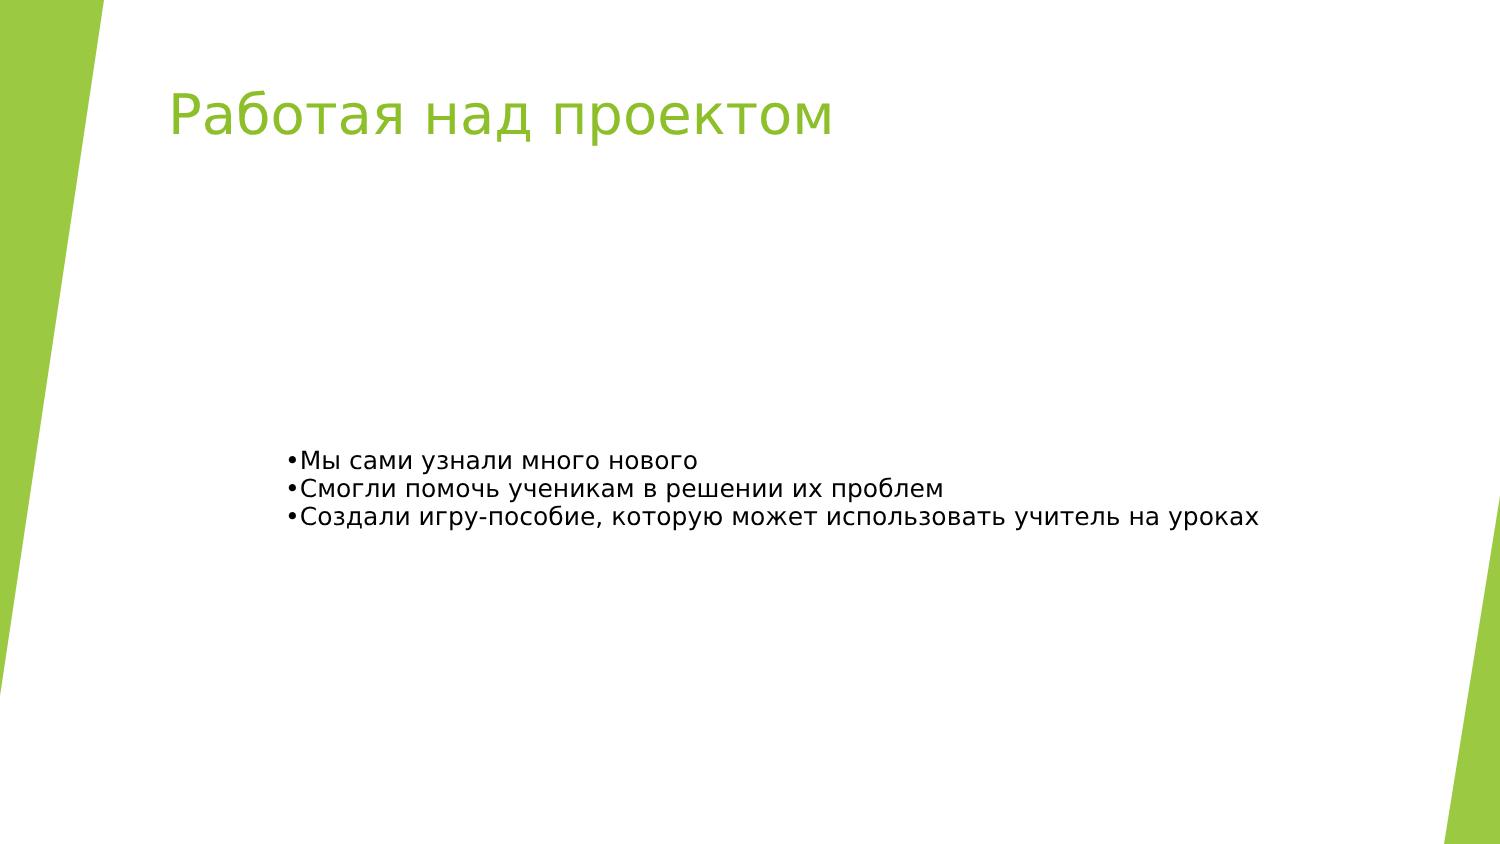Работая над проектом
•Мы сами узнали много нового
•Смогли помочь ученикам в решении их проблем
•Создали игру-пособие, которую может использовать учитель на уроках